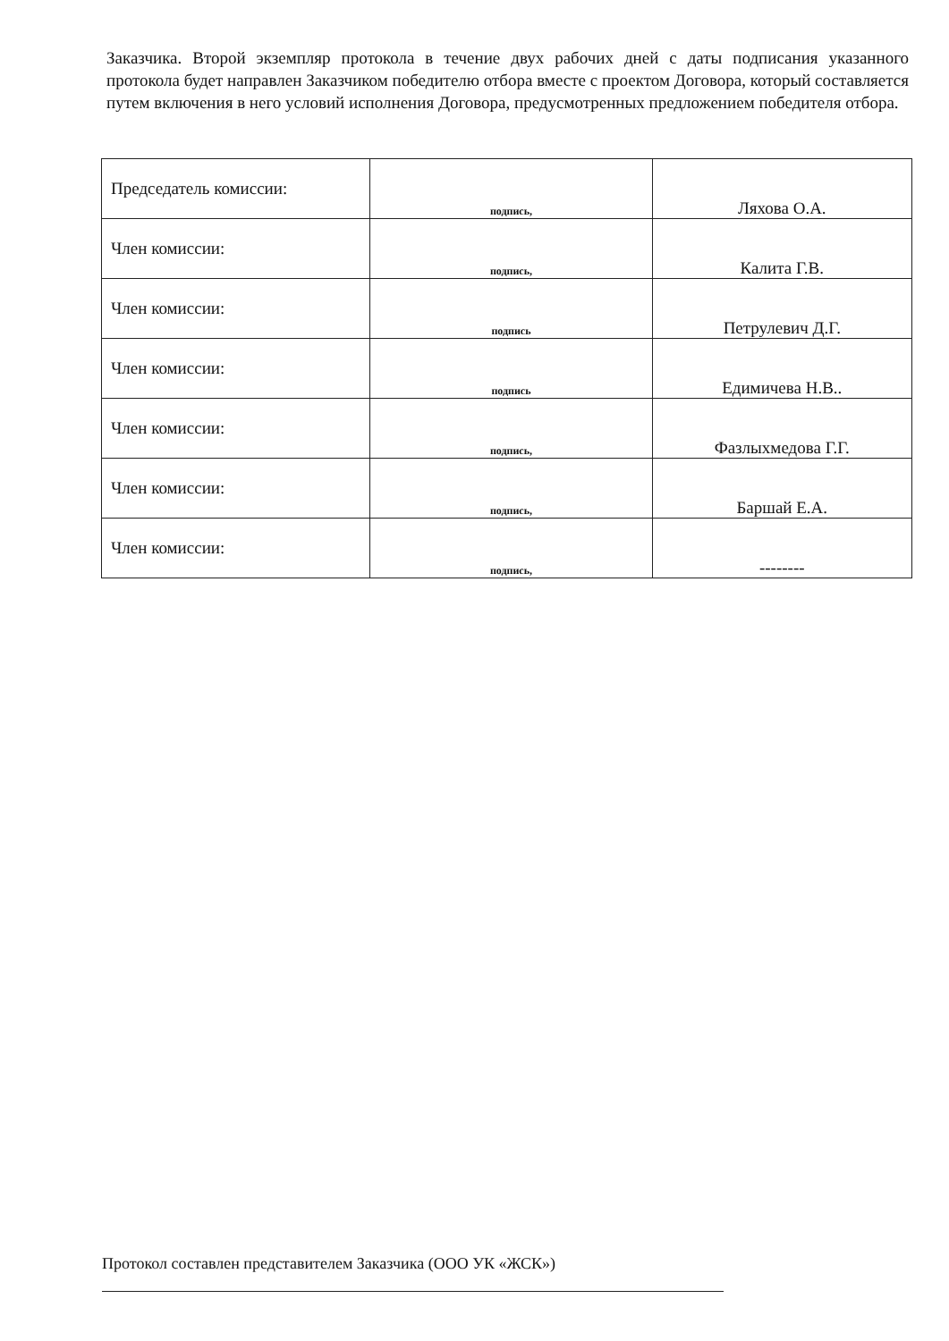Заказчика. Второй экземпляр протокола в течение двух рабочих дней с даты подписания указанного протокола будет направлен Заказчиком победителю отбора вместе с проектом Договора, который составляется путем включения в него условий исполнения Договора, предусмотренных предложением победителя отбора.
| Председатель комиссии: | подпись, | Ляхова О.А. |
| Член комиссии: | подпись, | Калита Г.В. |
| Член комиссии: | подпись | Петрулевич Д.Г. |
| Член комиссии: | подпись | Едимичева Н.В.. |
| Член комиссии: | подпись, | Фазлыхмедова Г.Г. |
| Член комиссии: | подпись, | Баршай Е.А. |
| Член комиссии: | подпись, | -------- |
Протокол составлен представителем Заказчика (ООО УК «ЖСК»)